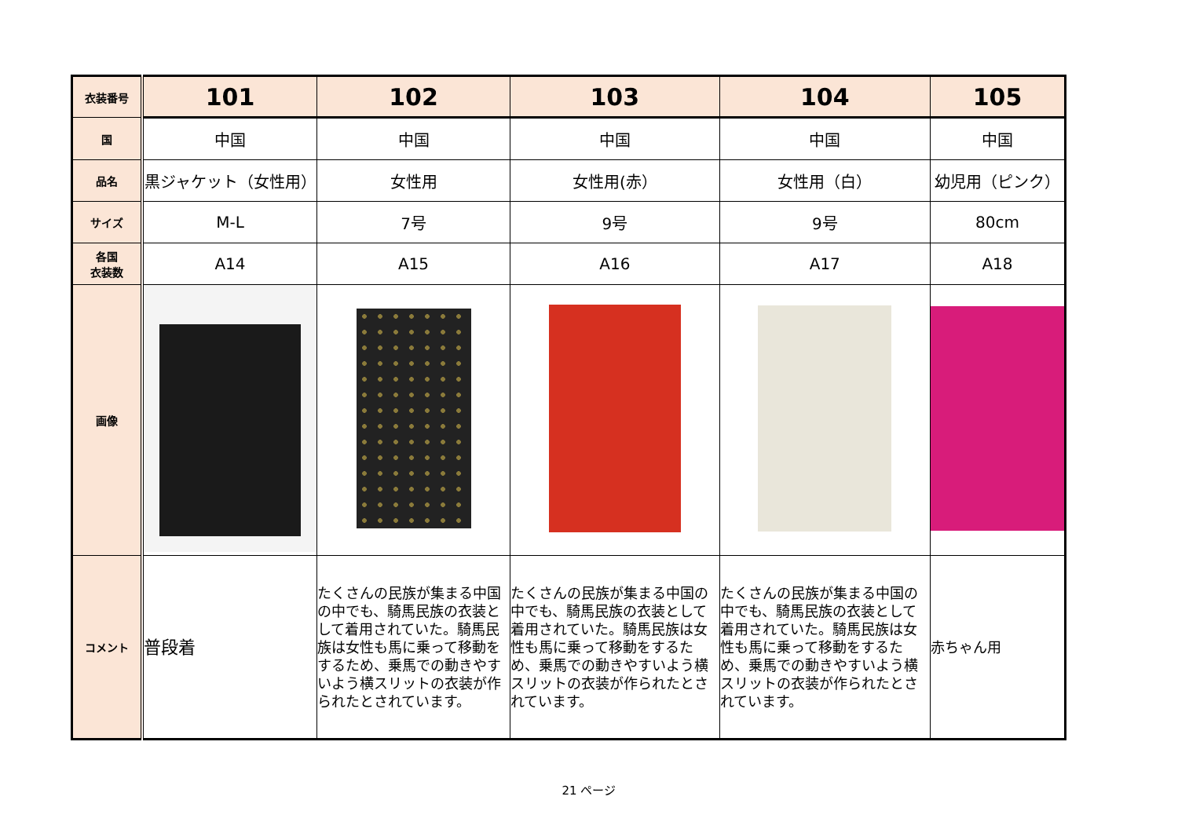| 衣装番号 | 101 | 102 | 103 | 104 | 105 |
| 国 | 中国 | 中国 | 中国 | 中国 | 中国 |
| 品名 | 黒ジャケット（女性用） | 女性用 | 女性用(赤） | 女性用（白） | 幼児用（ピンク） |
| サイズ | M-L | 7号 | 9号 | 9号 | 80cm |
| 各国 衣装数 | A14 | A15 | A16 | A17 | A18 |
| 画像 | | | | | |
| コメント | 普段着 | たくさんの民族が集まる中国の中でも、騎馬民族の衣装として着用されていた。騎馬民族は女性も馬に乗って移動をするため、乗馬での動きやすいよう横スリットの衣装が作られたとされています。 | たくさんの民族が集まる中国の中でも、騎馬民族の衣装として着用されていた。騎馬民族は女性も馬に乗って移動をするため、乗馬での動きやすいよう横スリットの衣装が作られたとされています。 | たくさんの民族が集まる中国の中でも、騎馬民族の衣装として着用されていた。騎馬民族は女性も馬に乗って移動をするため、乗馬での動きやすいよう横スリットの衣装が作られたとされています。 | 赤ちゃん用 |
21 ページ